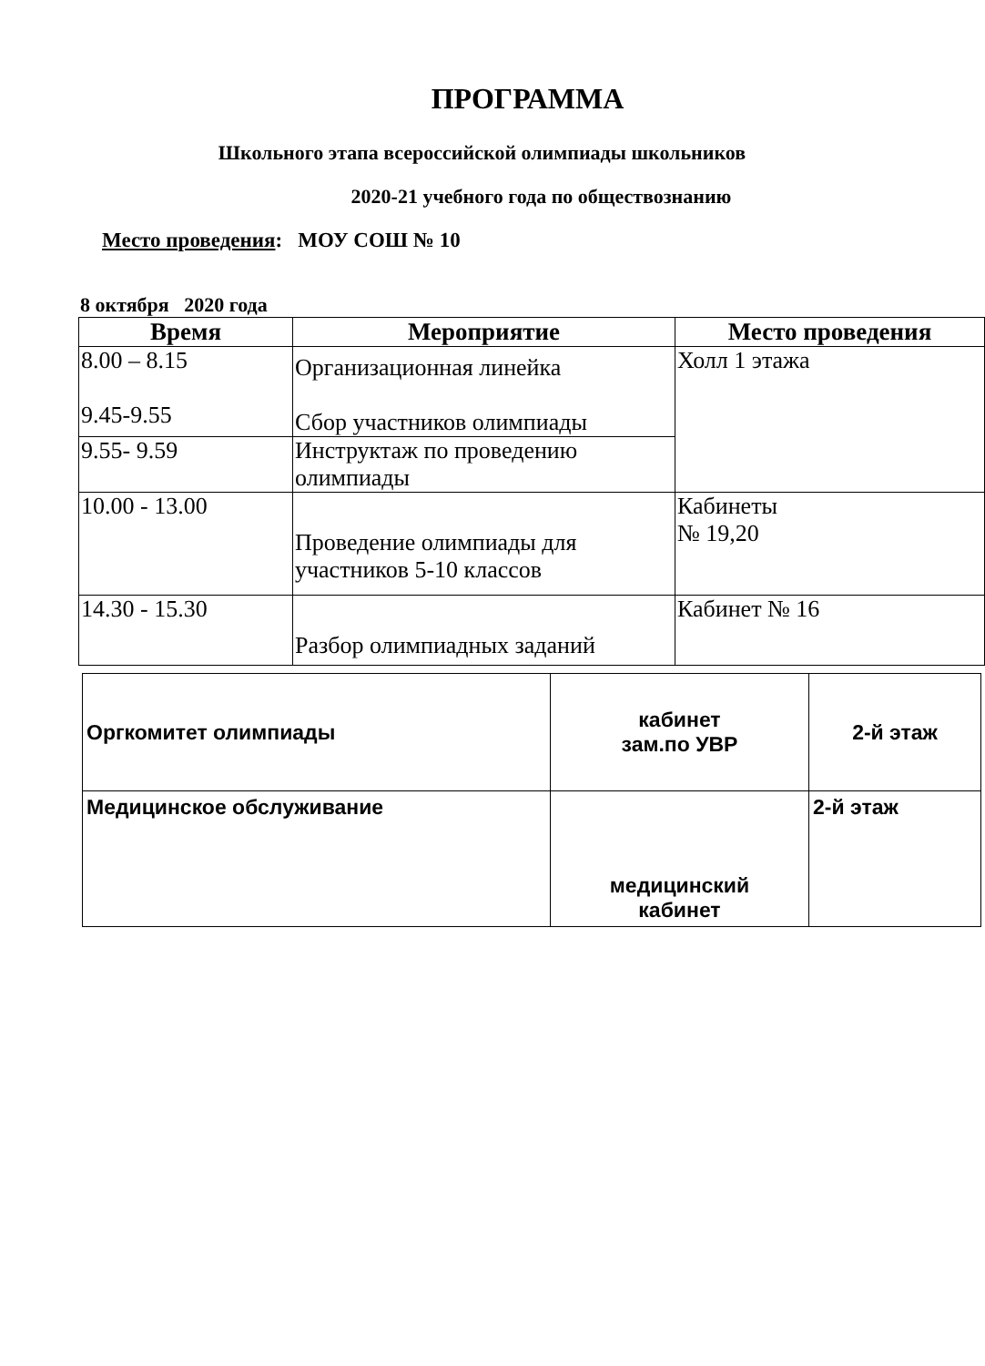ПРОГРАММА
Школьного этапа всероссийской олимпиады школьников
2020-21 учебного года по обществознанию
Место проведения: МОУ СОШ № 10
8 октября 2020 года
| Время | Мероприятие | Место проведения |
| --- | --- | --- |
| 8.00 – 8.15 9.45-9.55 | Организационная линейка Сбор участников олимпиады | Холл 1 этажа |
| 9.55- 9.59 | Инструктаж по проведению олимпиады | |
| 10.00 - 13.00 | Проведение олимпиады для участников 5-10 классов | Кабинеты № 19,20 |
| 14.30 - 15.30 | Разбор олимпиадных заданий | Кабинет № 16 |
| Оргкомитет олимпиады | кабинет зам.по УВР | 2-й этаж |
| Медицинское обслуживание | медицинский кабинет | 2-й этаж |